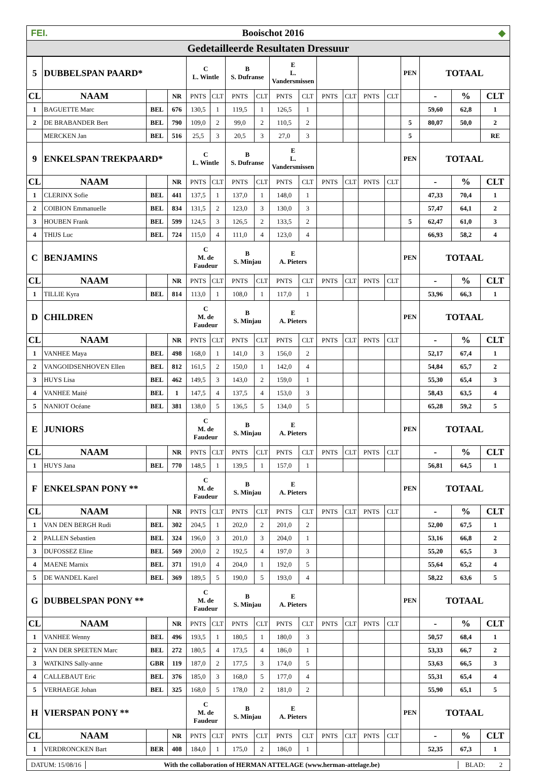FEI. Booischot 2016 ◆
Gedetailleerde Resultaten Dressuur
| 5 | DUBBELSPAN PAARD* | | | C L. Wintle | | B S. Dufranse | | E L. Vandersmissen | | | | | | PEN | TOTAAL | | |
| CL | NAAM | | NR | PNTS | CLT | PNTS | CLT | PNTS | CLT | PNTS | CLT | PNTS | CLT | | - | % | CLT |
| 1 | BAGUETTE Marc | BEL | 676 | 130,5 | 1 | 119,5 | 1 | 126,5 | 1 | | | | | | 59,60 | 62,8 | 1 |
| 2 | DE BRABANDER Bert | BEL | 790 | 109,0 | 2 | 99,0 | 2 | 110,5 | 2 | | | | | 5 | 80,07 | 50,0 | 2 |
| | MERCKEN Jan | BEL | 516 | 25,5 | 3 | 20,5 | 3 | 27,0 | 3 | | | | | 5 | | | RE |
| 9 | ENKELSPAN TREKPAARD* | | | C L. Wintle | | B S. Dufranse | | E L. Vandersmissen | | | | | | PEN | TOTAAL | | |
| CL | NAAM | | NR | PNTS | CLT | PNTS | CLT | PNTS | CLT | PNTS | CLT | PNTS | CLT | | - | % | CLT |
| 1 | CLERINX Sofie | BEL | 441 | 137,5 | 1 | 137,0 | 1 | 148,0 | 1 | | | | | | 47,33 | 70,4 | 1 |
| 2 | COIBION Emmanuelle | BEL | 834 | 131,5 | 2 | 123,0 | 3 | 130,0 | 3 | | | | | | 57,47 | 64,1 | 2 |
| 3 | HOUBEN Frank | BEL | 599 | 124,5 | 3 | 126,5 | 2 | 133,5 | 2 | | | | | 5 | 62,47 | 61,0 | 3 |
| 4 | THIJS Luc | BEL | 724 | 115,0 | 4 | 111,0 | 4 | 123,0 | 4 | | | | | | 66,93 | 58,2 | 4 |
| C | BENJAMINS | | | C M. de Faudeur | | B S. Minjau | | E A. Pieters | | | | | | PEN | TOTAAL | | |
| CL | NAAM | | NR | PNTS | CLT | PNTS | CLT | PNTS | CLT | PNTS | CLT | PNTS | CLT | | - | % | CLT |
| 1 | TILLIE Kyra | BEL | 814 | 113,0 | 1 | 108,0 | 1 | 117,0 | 1 | | | | | | 53,96 | 66,3 | 1 |
| D | CHILDREN | | | C M. de Faudeur | | B S. Minjau | | E A. Pieters | | | | | | PEN | TOTAAL | | |
| CL | NAAM | | NR | PNTS | CLT | PNTS | CLT | PNTS | CLT | PNTS | CLT | PNTS | CLT | | - | % | CLT |
| 1 | VANHEE Maya | BEL | 498 | 168,0 | 1 | 141,0 | 3 | 156,0 | 2 | | | | | | 52,17 | 67,4 | 1 |
| 2 | VANGOIDSENHOVEN Ellen | BEL | 812 | 161,5 | 2 | 150,0 | 1 | 142,0 | 4 | | | | | | 54,84 | 65,7 | 2 |
| 3 | HUYS Lisa | BEL | 462 | 149,5 | 3 | 143,0 | 2 | 159,0 | 1 | | | | | | 55,30 | 65,4 | 3 |
| 4 | VANHEE Maité | BEL | 1 | 147,5 | 4 | 137,5 | 4 | 153,0 | 3 | | | | | | 58,43 | 63,5 | 4 |
| 5 | NANIOT Océane | BEL | 381 | 138,0 | 5 | 136,5 | 5 | 134,0 | 5 | | | | | | 65,28 | 59,2 | 5 |
| E | JUNIORS | | | C M. de Faudeur | | B S. Minjau | | E A. Pieters | | | | | | PEN | TOTAAL | | |
| CL | NAAM | | NR | PNTS | CLT | PNTS | CLT | PNTS | CLT | PNTS | CLT | PNTS | CLT | | - | % | CLT |
| 1 | HUYS Jana | BEL | 770 | 148,5 | 1 | 139,5 | 1 | 157,0 | 1 | | | | | | 56,81 | 64,5 | 1 |
| F | ENKELSPAN PONY ** | | | C M. de Faudeur | | B S. Minjau | | E A. Pieters | | | | | | PEN | TOTAAL | | |
| CL | NAAM | | NR | PNTS | CLT | PNTS | CLT | PNTS | CLT | PNTS | CLT | PNTS | CLT | | - | % | CLT |
| 1 | VAN DEN BERGH Rudi | BEL | 302 | 204,5 | 1 | 202,0 | 2 | 201,0 | 2 | | | | | | 52,00 | 67,5 | 1 |
| 2 | PALLEN Sebastien | BEL | 324 | 196,0 | 3 | 201,0 | 3 | 204,0 | 1 | | | | | | 53,16 | 66,8 | 2 |
| 3 | DUFOSSEZ Eline | BEL | 569 | 200,0 | 2 | 192,5 | 4 | 197,0 | 3 | | | | | | 55,20 | 65,5 | 3 |
| 4 | MAENE Marnix | BEL | 371 | 191,0 | 4 | 204,0 | 1 | 192,0 | 5 | | | | | | 55,64 | 65,2 | 4 |
| 5 | DE WANDEL Karel | BEL | 369 | 189,5 | 5 | 190,0 | 5 | 193,0 | 4 | | | | | | 58,22 | 63,6 | 5 |
| G | DUBBELSPAN PONY ** | | | C M. de Faudeur | | B S. Minjau | | E A. Pieters | | | | | | PEN | TOTAAL | | |
| CL | NAAM | | NR | PNTS | CLT | PNTS | CLT | PNTS | CLT | PNTS | CLT | PNTS | CLT | | - | % | CLT |
| 1 | VANHEE Wenny | BEL | 496 | 193,5 | 1 | 180,5 | 1 | 180,0 | 3 | | | | | | 50,57 | 68,4 | 1 |
| 2 | VAN DER SPEETEN Marc | BEL | 272 | 180,5 | 4 | 173,5 | 4 | 186,0 | 1 | | | | | | 53,33 | 66,7 | 2 |
| 3 | WATKINS Sally-anne | GBR | 119 | 187,0 | 2 | 177,5 | 3 | 174,0 | 5 | | | | | | 53,63 | 66,5 | 3 |
| 4 | CALLEBAUT Eric | BEL | 376 | 185,0 | 3 | 168,0 | 5 | 177,0 | 4 | | | | | | 55,31 | 65,4 | 4 |
| 5 | VERHAEGE Johan | BEL | 325 | 168,0 | 5 | 178,0 | 2 | 181,0 | 2 | | | | | | 55,90 | 65,1 | 5 |
| H | VIERSPAN PONY ** | | | C M. de Faudeur | | B S. Minjau | | E A. Pieters | | | | | | PEN | TOTAAL | | |
| CL | NAAM | | NR | PNTS | CLT | PNTS | CLT | PNTS | CLT | PNTS | CLT | PNTS | CLT | | - | % | CLT |
| 1 | VERDRONCKEN Bart | BER | 408 | 184,0 | 1 | 175,0 | 2 | 186,0 | 1 | | | | | | 52,35 | 67,3 | 1 |
DATUM: 15/08/16 With the collaboration of HERMAN ATTELAGE (www.herman-attelage.be) BLAD: 2